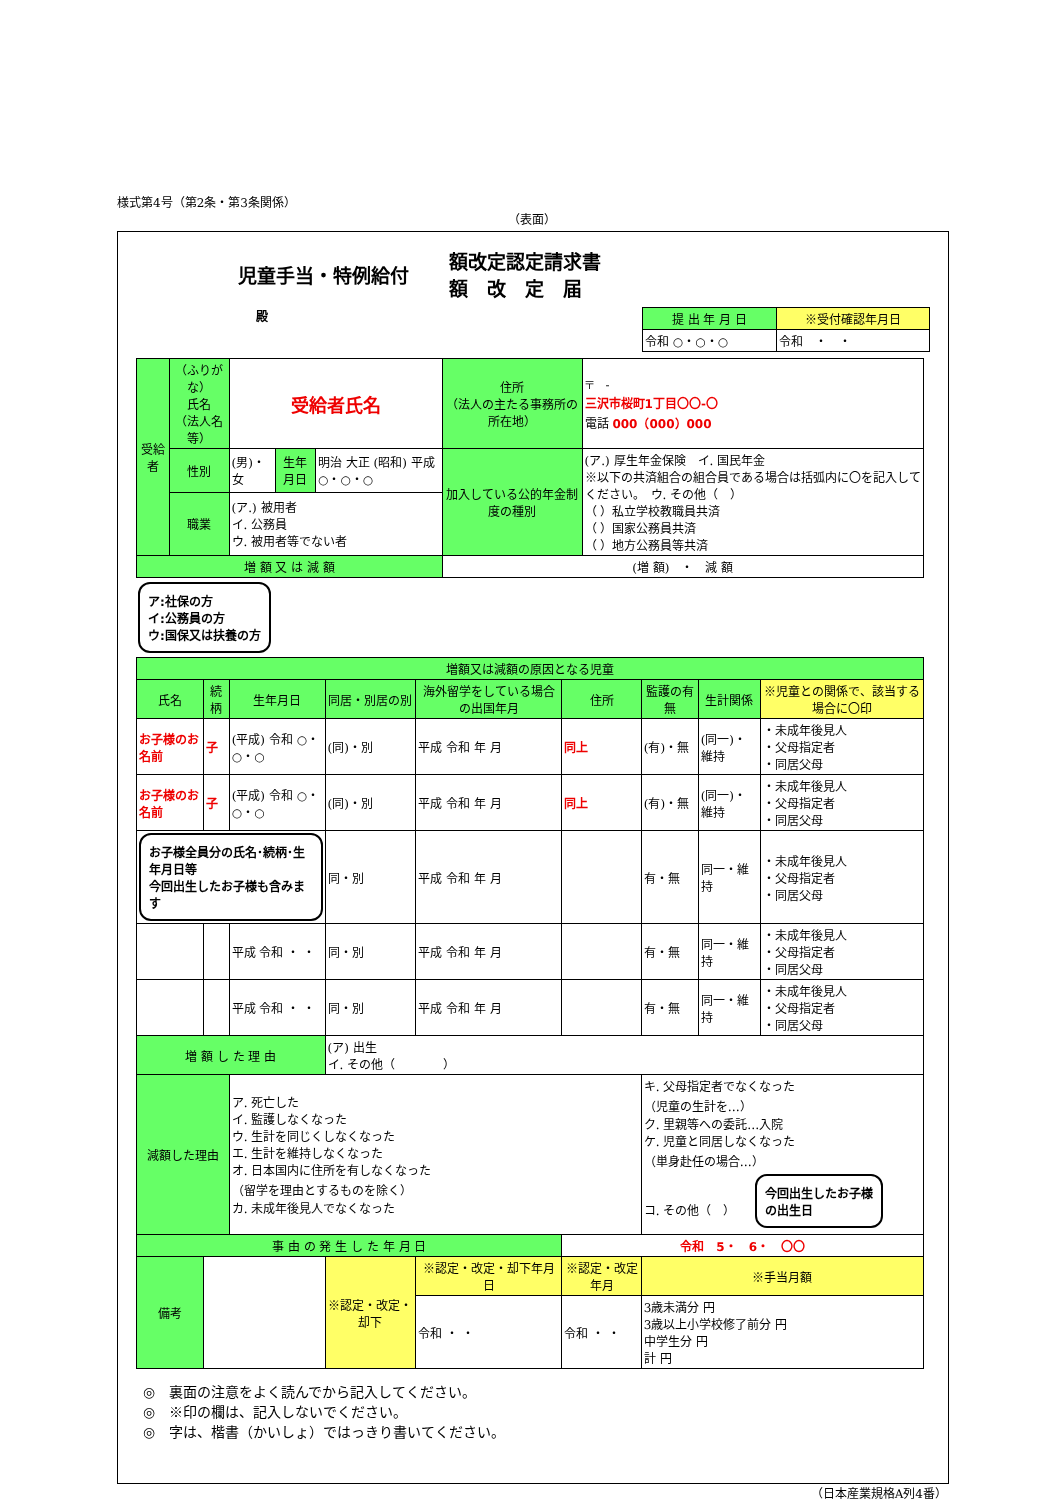様式第4号（第2条・第3条関係）
（表面）
児童手当・特例給付 額改定認定請求書
額　改　定　届
殿
| 提 出 年 月 日 | ※受付確認年月日 |
| 令和 ○・○・○ | 令和 ・ ・ |
| 受給者 | （ふりがな） 氏名 （法人名等） | 受給者氏名 | | | 住所 （法人の主たる事務所の所在地） | 〒 - 三沢市桜町1丁目〇〇-〇 電話 000（000）000 |
| | 性別 | (男)・女 | 生年月日 | 明治 大正 (昭和) 平成 ○・○・○ | 加入している公的年金制度の種別 | (ア.) 厚生年金保険 イ. 国民年金 ※以下の共済組合の組合員である場合は括弧内に〇を記入してください。 ウ. その他（ ） （ ）私立学校教職員共済 （ ）国家公務員共済 （ ）地方公務員等共済 |
| | 職業 | (ア.) 被用者 イ. 公務員 ウ. 被用者等でない者 | | | | |
| 増 額 又 は 減 額 | | | | | (増 額) ・ 減 額 | |
ア:社保の方
イ:公務員の方
ウ:国保又は扶養の方
| 増額又は減額の原因となる児童 | | | | | | | | |
| 氏名 | 続柄 | 生年月日 | 同居・別居の別 | 海外留学をしている場合の出国年月 | 住所 | 監護の有無 | 生計関係 | ※児童との関係で、該当する場合に〇印 |
| お子様のお名前 | 子 | (平成) 令和 ○・○・○ | (同)・別 | 平成 令和 年 月 | 同上 | (有)・無 | (同一)・維持 | ・未成年後見人 ・父母指定者 ・同居父母 |
| お子様のお名前 | 子 | (平成) 令和 ○・○・○ | (同)・別 | 平成 令和 年 月 | 同上 | (有)・無 | (同一)・維持 | ・未成年後見人 ・父母指定者 ・同居父母 |
| お子様全員分の氏名･続柄･生年月日等 今回出生したお子様も含みます | | | 同・別 | 平成 令和 年 月 | | 有・無 | 同一・維持 | ・未成年後見人 ・父母指定者 ・同居父母 |
| | | 平成 令和 ・ ・ | 同・別 | 平成 令和 年 月 | | 有・無 | 同一・維持 | ・未成年後見人 ・父母指定者 ・同居父母 |
| | | 平成 令和 ・ ・ | 同・別 | 平成 令和 年 月 | | 有・無 | 同一・維持 | ・未成年後見人 ・父母指定者 ・同居父母 |
| 増 額 し た 理 由 | | | (ア) 出生 イ. その他（ ） | | | | | |
| 減額した理由 | | ア. 死亡した イ. 監護しなくなった ウ. 生計を同じくしなくなった エ. 生計を維持しなくなった オ. 日本国内に住所を有しなくなった （留学を理由とするものを除く） カ. 未成年後見人でなくなった | | | | キ. 父母指定者でなくなった （児童の生計を…） ク. 里親等への委託…入院 ケ. 児童と同居しなくなった （単身赴任の場合…） コ. その他（ ） 今回出生したお子様 の出生日 | | |
| 事 由 の 発 生 し た 年 月 日 | | | | | 令和 5・ 6・ 〇〇 | | | |
| 備考 | | | ※認定・改定・却下 | ※認定・改定・却下年月日 | ※認定・改定年月 | ※手当月額 | | |
| | | | | 令和 ・ ・ | 令和 ・ ・ | 3歳未満分 円 3歳以上小学校修了前分 円 中学生分 円 計 円 | | |
◎　裏面の注意をよく読んでから記入してください。
◎　※印の欄は、記入しないでください。
◎　字は、楷書（かいしょ）ではっきり書いてください。
（日本産業規格A列4番）